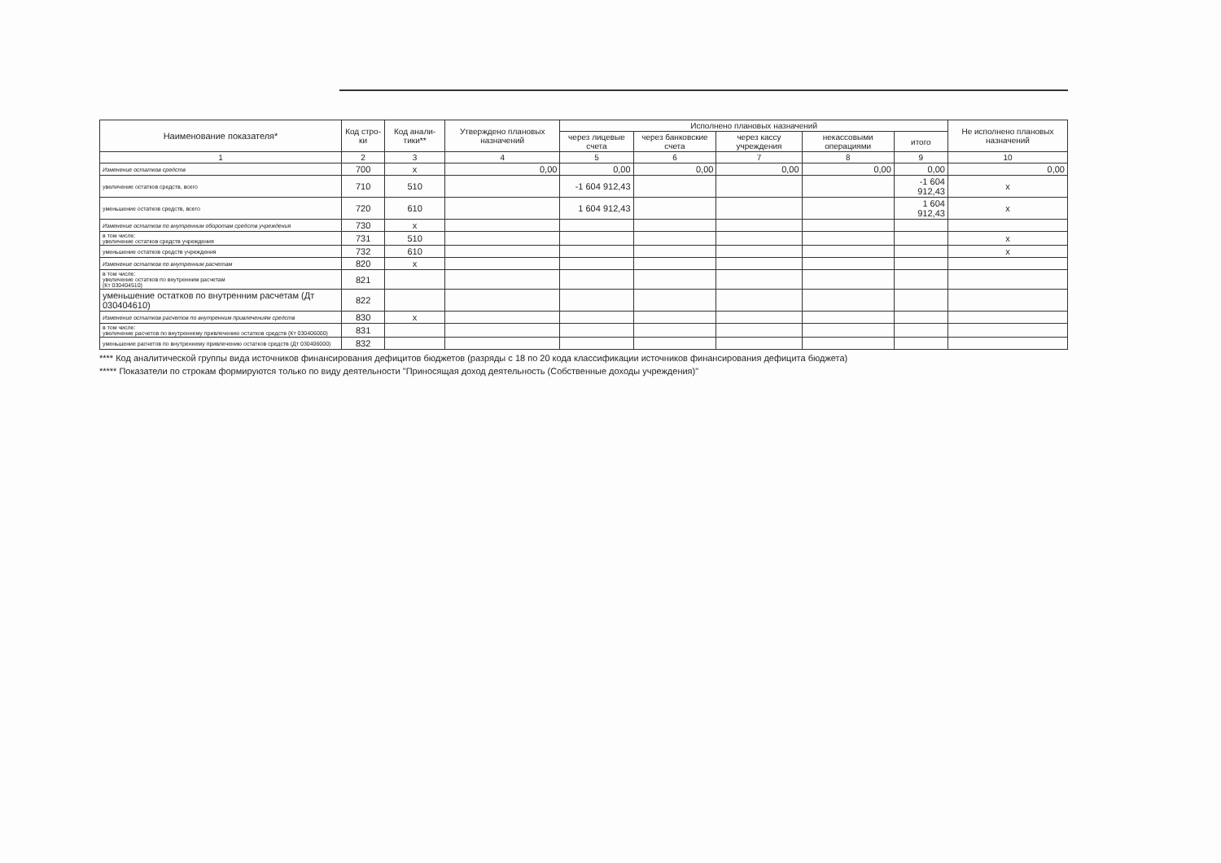| Наименование показателя* | Код стро-ки | Код анали-тики** | Утверждено плановых назначений | Исполнено плановых назначений | | | | | Не исполнено плановых назначений |
| --- | --- | --- | --- | --- | --- | --- | --- | --- | --- |
| | | | | через лицевые счета | через банковские счета | через кассу учреждения | некассовыми операциями | итого | |
| 1 | 2 | 3 | 4 | 5 | 6 | 7 | 8 | 9 | 10 |
| Изменение остатков средств | 700 | x | 0,00 | 0,00 | 0,00 | 0,00 | 0,00 | 0,00 | 0,00 |
| увеличение остатков средств, всего | 710 | 510 | | -1 604 912,43 | | | | -1 604 912,43 | x |
| уменьшение остатков средств, всего | 720 | 610 | | 1 604 912,43 | | | | 1 604 912,43 | x |
| Изменение остатков по внутренним оборотам средств учреждения | 730 | x | | | | | | | |
| в том числе: увеличение остатков средств учреждения | 731 | 510 | | | | | | | x |
| уменьшение остатков средств учреждения | 732 | 610 | | | | | | | x |
| Изменение остатков по внутренним расчетам | 820 | x | | | | | | | |
| в том числе: увеличение остатков по внутренним расчетам (Кт 030404510) | 821 | | | | | | | | |
| уменьшение остатков по внутренним расчетам (Дт 030404610) | 822 | | | | | | | | |
| Изменение остатков расчетов по внутренним привлечениям средств | 830 | x | | | | | | | |
| в том числе: увеличение расчетов по внутреннему привлечению остатков средств (Кт 030406000) | 831 | | | | | | | | |
| уменьшение расчетов по внутреннему привлечению остатков средств (Дт 030406000) | 832 | | | | | | | | |
**** Код аналитической группы вида источников финансирования дефицитов бюджетов (разряды с 18 по 20 кода классификации источников финансирования дефицита бюджета)
***** Показатели по строкам формируются только по виду деятельности "Приносящая доход деятельность (Собственные доходы учреждения)"